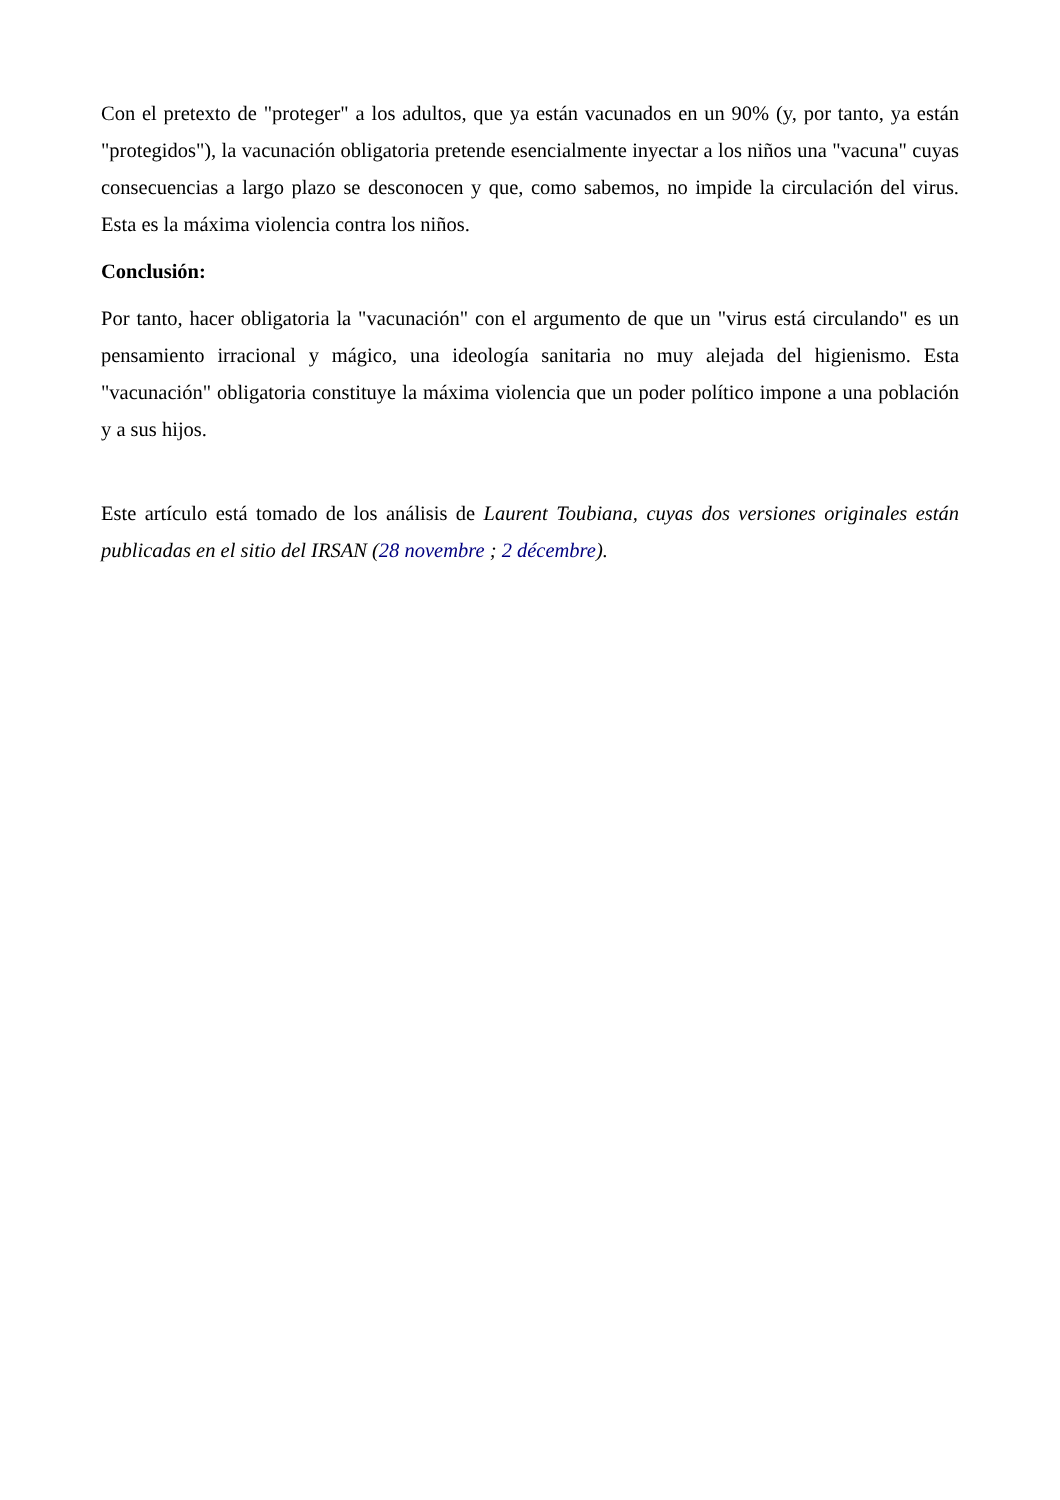Con el pretexto de "proteger" a los adultos, que ya están vacunados en un 90% (y, por tanto, ya están "protegidos"), la vacunación obligatoria pretende esencialmente inyectar a los niños una "vacuna" cuyas consecuencias a largo plazo se desconocen y que, como sabemos, no impide la circulación del virus. Esta es la máxima violencia contra los niños.
Conclusión:
Por tanto, hacer obligatoria la "vacunación" con el argumento de que un "virus está circulando" es un pensamiento irracional y mágico, una ideología sanitaria no muy alejada del higienismo. Esta "vacunación" obligatoria constituye la máxima violencia que un poder político impone a una población y a sus hijos.
Este artículo está tomado de los análisis de Laurent Toubiana, cuyas dos versiones originales están publicadas en el sitio del IRSAN (28 novembre ; 2 décembre).